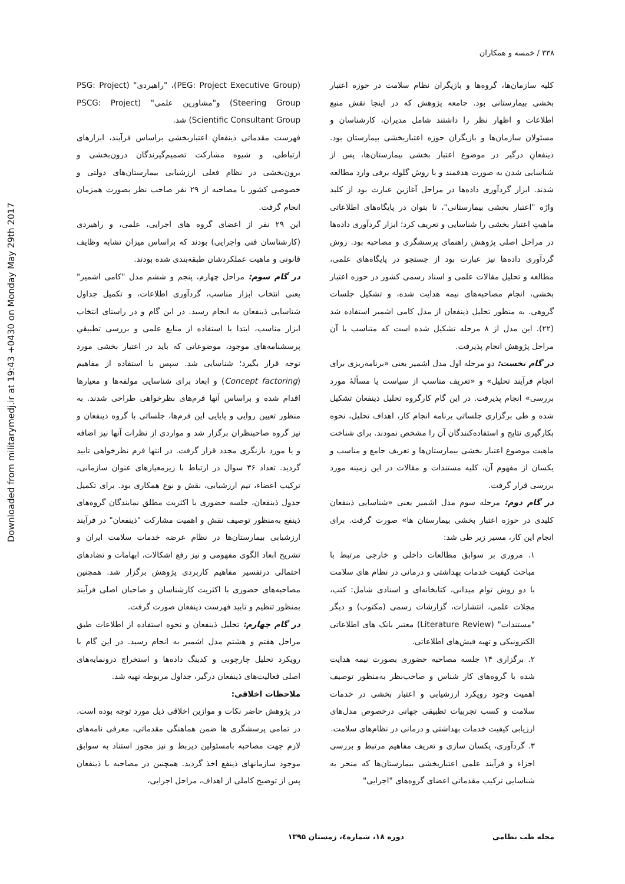Downloaded from militarymedj.ir at 19:43 +0430 on Monday May 29th 2017
۳۳۸ / خمسه و همکاران
کلیه سازمان‌ها، گروه‌ها و بازیگران نظام سلامت در حوزه اعتبار بخشی بیمارستانی بود. جامعه پژوهش که در اینجا نقش منبع اطلاعات و اظهار نظر را داشتند شامل مدیران، کارشناسان و مسئولان سازمان‌ها و بازیگران حوزه اعتباربخشی بیمارستان بود. ذینفعانِ درگیر در موضوع اعتبار بخشی بیمارستان‌ها، پس از شناسایی شدن به صورت هدفمند و با روش گلوله برفی وارد مطالعه شدند. ابزار گردآوری داده‌ها در مراحل آغازین عبارت بود از کلید واژه "اعتبار بخشی بیمارستانی"، تا بتوان در پایگاه‌های اطلاعاتی ماهیتِ اعتبار بخشی را شناسایی و تعریف کرد؛ ابزار گردآوری داده‌ها در مراحل اصلی پژوهش راهنمای پرسشگری و مصاحبه بود. روش گردآوری داده‌ها نیز عبارت بود از جستجو در پایگاه‌های علمی، مطالعه و تحلیل مقالات علمی و اسناد رسمی کشور در حوزه اعتبار بخشی، انجام مصاحبه‌های نیمه هدایت شده، و تشکیل جلسات گروهی. به منظور تحلیل ذینفعان از مدل کامی اشمیر استفاده شد (۲۲). این مدل از ۸ مرحله تشکیل شده است که متناسب با آن مراحل پژوهش انجام پذیرفت.
در گام نخست: دو مرحله اول مدل اشمیر یعنی «برنامه‌ریزی برای انجام فرآیند تحلیل» و «تعریف مناسب از سیاست یا مسألهٔ مورد بررسی» انجام پذیرفت. در این گام کارگروه تحلیل ذینفعان تشکیل شده و طی برگزاری جلساتی برنامه انجام کار، اهداف تحلیل، نحوه بکارگیری نتایج و استفاده‌کنندگان آن را مشخص نمودند. برای شناخت ماهیت موضوع اعتبار بخشی بیمارستان‌ها و تعریف جامع و مناسب و یکسان از مفهوم آن، کلیه مستندات و مقالات در این زمینه مورد بررسی قرار گرفت.
در گام دوم: مرحله سوم مدل اشمیر یعنی «شناسایی ذینفعان کلیدی در حوزه اعتبار بخشی بیمارستان ها» صورت گرفت. برای انجام این کار، مسیر زیر طی شد:
۱. مروری بر سوابق مطالعات داخلی و خارجی مرتبط با مباحث کیفیت خدمات بهداشتی و درمانی در نظام های سلامت با دو روش توام میدانی، کتابخانه‌ای و اسنادی شامل: کتب، مجلات علمی، انتشارات، گزارشات رسمی (مکتوب) و دیگر "مستندات" (Literature Review) معتبر بانک های اطلاعاتی الکترونیکی و تهیه فیش‌های اطلاعاتی.
۲. برگزاری ۱۴ جلسه مصاحبه حضوری بصورت نیمه هدایت شده با گروه‌های کار شناس و صاحب‌نظر به‌منظور توصیف اهمیت وجود رویکرد ارزشیابی و اعتبار بخشی در خدمات سلامت و کسب تجربیات تطبیقی جهانی درخصوص مدل‌های ارزیابی کیفیت خدمات بهداشتی و درمانی در نظام‌های سلامت.
۳. گردآوری، یکسان سازی و تعریف مفاهیم مرتبط و بررسی اجزاء و فرآیند علمی اعتباربخشی بیمارستان‌ها که منجر به شناسایی ترکیب مقدماتی اعضای گروه‌های "اجرایی"
(PEG: Project Executive Group)، "راهبردی" (PSG: Project Steering Group) و"مشاورین علمی" (PSCG: Project Scientific Consultant Group) شد.
فهرست مقدماتی ذینفعانِ اعتباربخشی براساس فرآیند، ابزارهای ارتباطی، و شیوه مشارکت تصمیم‌گیرندگان درون‌بخشی و برون‌بخشی در نظام فعلی ارزشیابی بیمارستان‌های دولتی و خصوصی کشور با مصاحبه از ۲۹ نفر صاحب نظر بصورت همزمان انجام گرفت.
این ۲۹ نفر از اعضای گروه های اجرایی، علمی، و راهبردی (کارشناسان فنی واجرایی) بودند که براساس میزان تشابه وظایف قانونی و ماهیت عملکردشان طبقه‌بندی شده بودند.
در گام سوم: مراحل چهارم، پنجم و ششم مدل "کامی اشمیر" یعنی انتخاب ابزار مناسب، گردآوری اطلاعات، و تکمیل جداول شناسایی ذینفعان به انجام رسید. در این گام و در راستای انتخاب ابزار مناسب، ابتدا با استفاده از منابع علمی و بررسی تطبیقیِ پرسشنامه‌های موجود، موضوعاتی که باید در اعتبار بخشی مورد توجه قرار بگیرد؛ شناسایی شد. سپس با استفاده از مفاهیم (Concept factoring) و ابعاد برای شناسایی مولفه‌ها و معیارها اقدام شده و براساس آنها فرم‌های نظرخواهی طراحی شدند. به منظور تعیین روایی و پایایی این فرم‌ها، جلساتی با گروه ذینفعان و نیز گروه صاحبنظران برگزار شد و مواردی از نظرات آنها نیز اضافه و یا مورد بازنگری مجدد قرار گرفت. در انتها فرم نظرخواهی تایید گردید. تعداد ۳۶ سوال در ارتباط با زیرمعیارهای عنوان سازمانی، ترکیب اعضاء، تیم ارزشیابی، نقش و نوع همکاری بود. برای تکمیل جدول ذینفعان، جلسه حضوری با اکثریت مطلق نمایندگان گروه‌های ذینفع به‌منظور توصیف نقش و اهمیت مشارکت "ذینفعان" در فرآیند ارزشیابی بیمارستان‌ها در نظام عرضه خدمات سلامت ایران و تشریح ابعاد الگوی مفهومی و نیز رفع اشکالات، ابهامات و تضادهای احتمالی درتفسیر مفاهیم کاربردی پژوهش برگزار شد. همچنین مصاحبه‌های حضوری با اکثریت کارشناسان و صاحبان اصلی فرآیند بمنظور تنظیم و تایید فهرست ذینفعان صورت گرفت.
در گام چهارم: تحلیل ذینفعان و نحوه استفاده از اطلاعات طبق مراحل هفتم و هشتم مدل اشمیر به انجام رسید. در این گام با رویکرد تحلیل چارچوبی و کدینگ داده‌ها و استخراج درونمایه‌های اصلی فعالیت‌های ذینفعان درگیر، جداول مربوطه تهیه شد.
ملاحظات اخلاقی:
در پژوهش حاضر نکات و موازین اخلاقی ذیل مورد توجه بوده است. در تمامی پرسشگری ها ضمن هماهنگی مقدماتی، معرفی نامه‌های لازم جهت مصاحبه بامسئولین ذیربط و نیز مجوز استناد به سوابق موجود سازمانهای ذینفع اخذ گردید. همچنین در مصاحبه با ذینفعان پس از توضیح کاملی از اهداف، مراحل اجرایی،
مجله طب نظامی دوره ۱۸، شماره٤، زمستان ۱۳۹۵